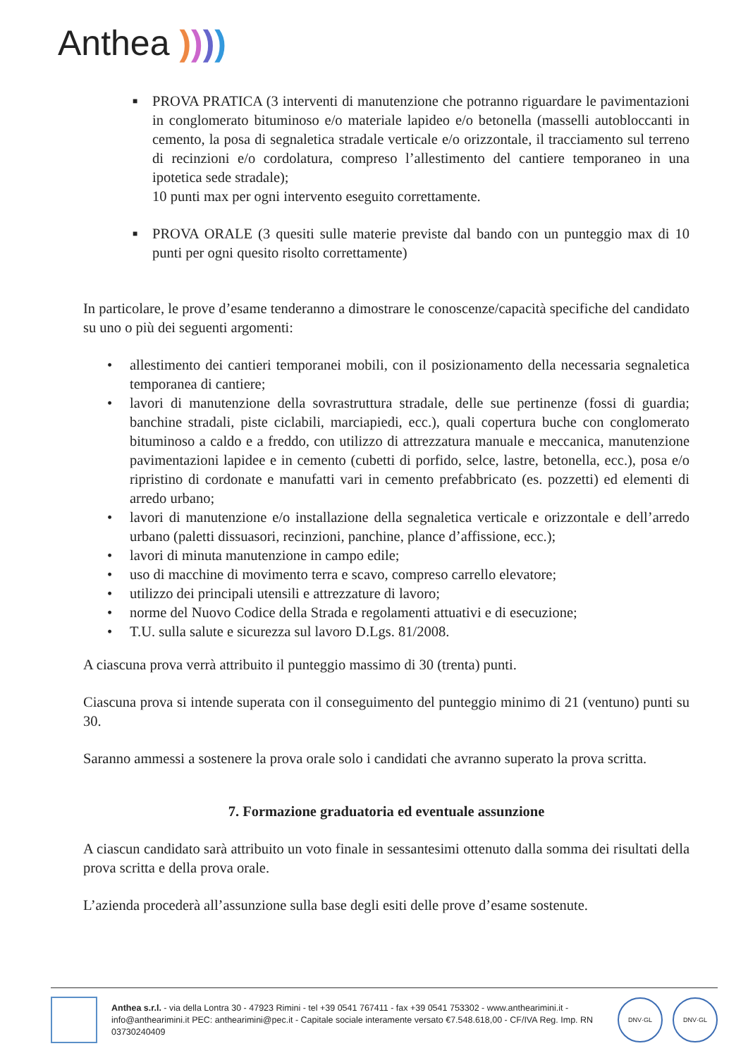Anthea ))))
■ PROVA PRATICA (3 interventi di manutenzione che potranno riguardare le pavimentazioni in conglomerato bituminoso e/o materiale lapideo e/o betonella (masselli autobloccanti in cemento, la posa di segnaletica stradale verticale e/o orizzontale, il tracciamento sul terreno di recinzioni e/o cordolatura, compreso l’allestimento del cantiere temporaneo in una ipotetica sede stradale);
10 punti max per ogni intervento eseguito correttamente.
■ PROVA ORALE (3 quesiti sulle materie previste dal bando con un punteggio max di 10 punti per ogni quesito risolto correttamente)
In particolare, le prove d’esame tenderanno a dimostrare le conoscenze/capacità specifiche del candidato su uno o più dei seguenti argomenti:
• allestimento dei cantieri temporanei mobili, con il posizionamento della necessaria segnaletica temporanea di cantiere;
• lavori di manutenzione della sovrastruttura stradale, delle sue pertinenze (fossi di guardia; banchine stradali, piste ciclabili, marciapiedi, ecc.), quali copertura buche con conglomerato bituminoso a caldo e a freddo, con utilizzo di attrezzatura manuale e meccanica, manutenzione pavimentazioni lapidee e in cemento (cubetti di porfido, selce, lastre, betonella, ecc.), posa e/o ripristino di cordonate e manufatti vari in cemento prefabbricato (es. pozzetti) ed elementi di arredo urbano;
• lavori di manutenzione e/o installazione della segnaletica verticale e orizzontale e dell’arredo urbano (paletti dissuasori, recinzioni, panchine, plance d’affissione, ecc.);
• lavori di minuta manutenzione in campo edile;
• uso di macchine di movimento terra e scavo, compreso carrello elevatore;
• utilizzo dei principali utensili e attrezzature di lavoro;
• norme del Nuovo Codice della Strada e regolamenti attuativi e di esecuzione;
• T.U. sulla salute e sicurezza sul lavoro D.Lgs. 81/2008.
A ciascuna prova verrà attribuito il punteggio massimo di 30 (trenta) punti.
Ciascuna prova si intende superata con il conseguimento del punteggio minimo di 21 (ventuno) punti su 30.
Saranno ammessi a sostenere la prova orale solo i candidati che avranno superato la prova scritta.
7. Formazione graduatoria ed eventuale assunzione
A ciascun candidato sarà attribuito un voto finale in sessantesimi ottenuto dalla somma dei risultati della prova scritta e della prova orale.
L’azienda procederà all’assunzione sulla base degli esiti delle prove d’esame sostenute.
Anthea s.r.l. - via della Lontra 30 - 47923 Rimini - tel +39 0541 767411 - fax +39 0541 753302 - www.anthearimini.it - info@anthearimini.it PEC: anthearimini@pec.it - Capitale sociale interamente versato €7.548.618,00 - CF/IVA Reg. Imp. RN 03730240409
DNV·GL DNV·GL